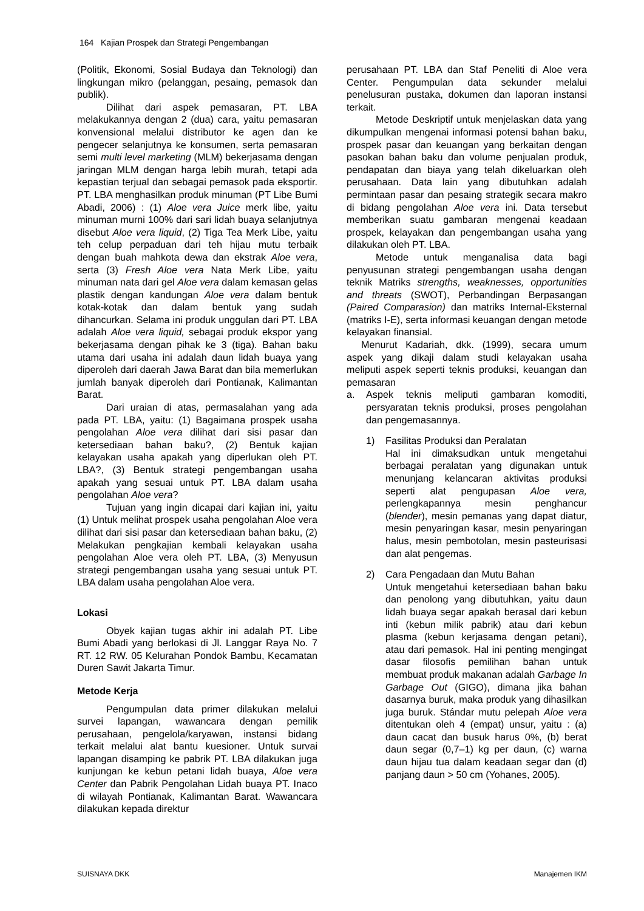164 Kajian Prospek dan Strategi Pengembangan
(Politik, Ekonomi, Sosial Budaya dan Teknologi) dan lingkungan mikro (pelanggan, pesaing, pemasok dan publik).
Dilihat dari aspek pemasaran, PT. LBA melakukannya dengan 2 (dua) cara, yaitu pemasaran konvensional melalui distributor ke agen dan ke pengecer selanjutnya ke konsumen, serta pemasaran semi multi level marketing (MLM) bekerjasama dengan jaringan MLM dengan harga lebih murah, tetapi ada kepastian terjual dan sebagai pemasok pada eksportir. PT. LBA menghasilkan produk minuman (PT Libe Bumi Abadi, 2006) : (1) Aloe vera Juice merk libe, yaitu minuman murni 100% dari sari lidah buaya selanjutnya disebut Aloe vera liquid, (2) Tiga Tea Merk Libe, yaitu teh celup perpaduan dari teh hijau mutu terbaik dengan buah mahkota dewa dan ekstrak Aloe vera, serta (3) Fresh Aloe vera Nata Merk Libe, yaitu minuman nata dari gel Aloe vera dalam kemasan gelas plastik dengan kandungan Aloe vera dalam bentuk kotak-kotak dan dalam bentuk yang sudah dihancurkan. Selama ini produk unggulan dari PT. LBA adalah Aloe vera liquid, sebagai produk ekspor yang bekerjasama dengan pihak ke 3 (tiga). Bahan baku utama dari usaha ini adalah daun lidah buaya yang diperoleh dari daerah Jawa Barat dan bila memerlukan jumlah banyak diperoleh dari Pontianak, Kalimantan Barat.
Dari uraian di atas, permasalahan yang ada pada PT. LBA, yaitu: (1) Bagaimana prospek usaha pengolahan Aloe vera dilihat dari sisi pasar dan ketersediaan bahan baku?, (2) Bentuk kajian kelayakan usaha apakah yang diperlukan oleh PT. LBA?, (3) Bentuk strategi pengembangan usaha apakah yang sesuai untuk PT. LBA dalam usaha pengolahan Aloe vera?
Tujuan yang ingin dicapai dari kajian ini, yaitu (1) Untuk melihat prospek usaha pengolahan Aloe vera dilihat dari sisi pasar dan ketersediaan bahan baku, (2) Melakukan pengkajian kembali kelayakan usaha pengolahan Aloe vera oleh PT. LBA, (3) Menyusun strategi pengembangan usaha yang sesuai untuk PT. LBA dalam usaha pengolahan Aloe vera.
Lokasi
Obyek kajian tugas akhir ini adalah PT. Libe Bumi Abadi yang berlokasi di Jl. Langgar Raya No. 7 RT. 12 RW. 05 Kelurahan Pondok Bambu, Kecamatan Duren Sawit Jakarta Timur.
Metode Kerja
Pengumpulan data primer dilakukan melalui survei lapangan, wawancara dengan pemilik perusahaan, pengelola/karyawan, instansi bidang terkait melalui alat bantu kuesioner. Untuk survai lapangan disamping ke pabrik PT. LBA dilakukan juga kunjungan ke kebun petani lidah buaya, Aloe vera Center dan Pabrik Pengolahan Lidah buaya PT. Inaco di wilayah Pontianak, Kalimantan Barat. Wawancara dilakukan kepada direktur
perusahaan PT. LBA dan Staf Peneliti di Aloe vera Center. Pengumpulan data sekunder melalui penelusuran pustaka, dokumen dan laporan instansi terkait.
Metode Deskriptif untuk menjelaskan data yang dikumpulkan mengenai informasi potensi bahan baku, prospek pasar dan keuangan yang berkaitan dengan pasokan bahan baku dan volume penjualan produk, pendapatan dan biaya yang telah dikeluarkan oleh perusahaan. Data lain yang dibutuhkan adalah permintaan pasar dan pesaing strategik secara makro di bidang pengolahan Aloe vera ini. Data tersebut memberikan suatu gambaran mengenai keadaan prospek, kelayakan dan pengembangan usaha yang dilakukan oleh PT. LBA.
Metode untuk menganalisa data bagi penyusunan strategi pengembangan usaha dengan teknik Matriks strengths, weaknesses, opportunities and threats (SWOT), Perbandingan Berpasangan (Paired Comparasion) dan matriks Internal-Eksternal (matriks I-E), serta informasi keuangan dengan metode kelayakan finansial.
Menurut Kadariah, dkk. (1999), secara umum aspek yang dikaji dalam studi kelayakan usaha meliputi aspek seperti teknis produksi, keuangan dan pemasaran
a. Aspek teknis meliputi gambaran komoditi, persyaratan teknis produksi, proses pengolahan dan pengemasannya.
1) Fasilitas Produksi dan Peralatan
Hal ini dimaksudkan untuk mengetahui berbagai peralatan yang digunakan untuk menunjang kelancaran aktivitas produksi seperti alat pengupasan Aloe vera, perlengkapannya mesin penghancur (blender), mesin pemanas yang dapat diatur, mesin penyaringan kasar, mesin penyaringan halus, mesin pembotolan, mesin pasteurisasi dan alat pengemas.
2) Cara Pengadaan dan Mutu Bahan
Untuk mengetahui ketersediaan bahan baku dan penolong yang dibutuhkan, yaitu daun lidah buaya segar apakah berasal dari kebun inti (kebun milik pabrik) atau dari kebun plasma (kebun kerjasama dengan petani), atau dari pemasok. Hal ini penting mengingat dasar filosofis pemilihan bahan untuk membuat produk makanan adalah Garbage In Garbage Out (GIGO), dimana jika bahan dasarnya buruk, maka produk yang dihasilkan juga buruk. Stándar mutu pelepah Aloe vera ditentukan oleh 4 (empat) unsur, yaitu : (a) daun cacat dan busuk harus 0%, (b) berat daun segar (0,7–1) kg per daun, (c) warna daun hijau tua dalam keadaan segar dan (d) panjang daun > 50 cm (Yohanes, 2005).
SUISNAYA DKK Manajemen IKM